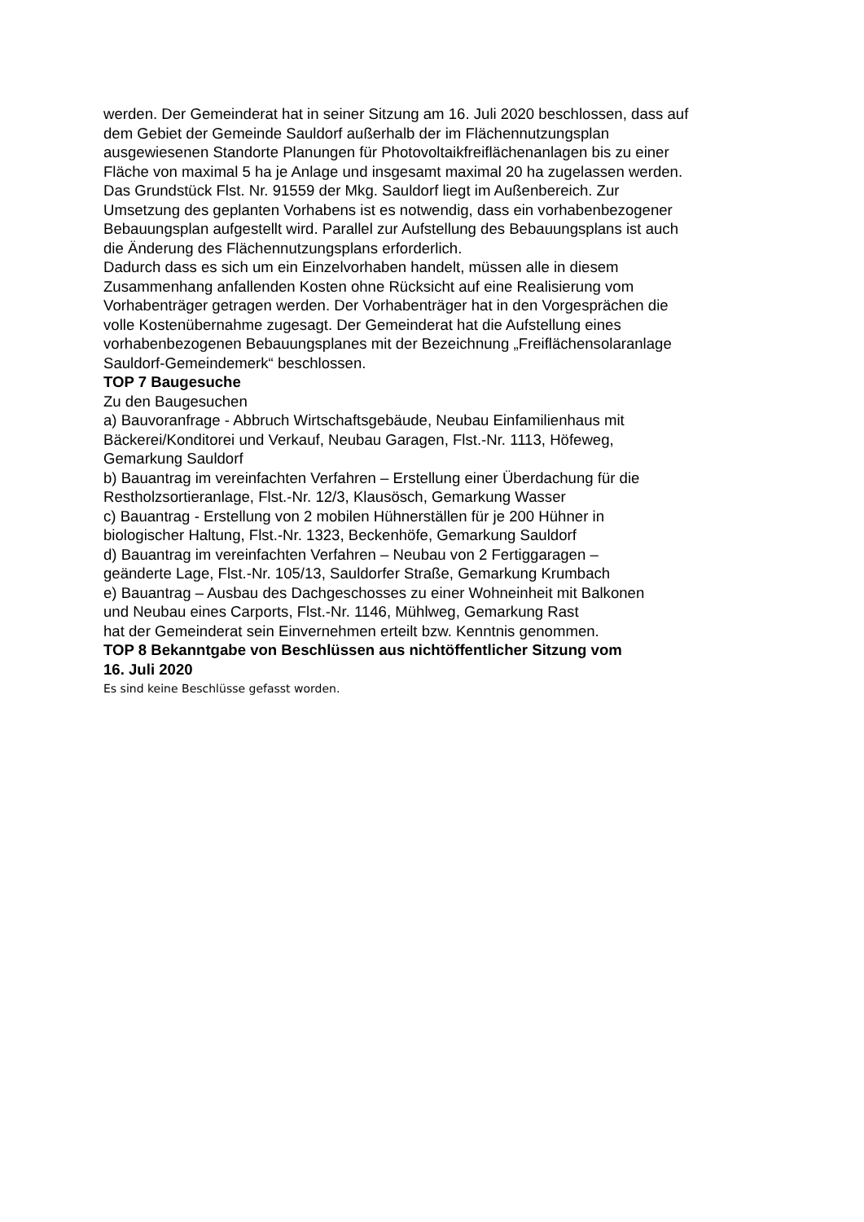werden. Der Gemeinderat hat in seiner Sitzung am 16. Juli 2020 beschlossen, dass auf
dem Gebiet der Gemeinde Sauldorf außerhalb der im Flächennutzungsplan
ausgewiesenen Standorte Planungen für Photovoltaikfreiflächenanlagen bis zu einer
Fläche von maximal 5 ha je Anlage und insgesamt maximal 20 ha zugelassen werden.
Das Grundstück Flst. Nr. 91559 der Mkg. Sauldorf liegt im Außenbereich. Zur
Umsetzung des geplanten Vorhabens ist es notwendig, dass ein vorhabenbezogener
Bebauungsplan aufgestellt wird. Parallel zur Aufstellung des Bebauungsplans ist auch
die Änderung des Flächennutzungsplans erforderlich.
Dadurch dass es sich um ein Einzelvorhaben handelt, müssen alle in diesem
Zusammenhang anfallenden Kosten ohne Rücksicht auf eine Realisierung vom
Vorhabenträger getragen werden. Der Vorhabenträger hat in den Vorgesprächen die
volle Kostenübernahme zugesagt. Der Gemeinderat hat die Aufstellung eines
vorhabenbezogenen Bebauungsplanes mit der Bezeichnung „Freiflächensolaranlage
Sauldorf-Gemeindemerk“ beschlossen.
TOP 7 Baugesuche
Zu den Baugesuchen
a) Bauvoranfrage - Abbruch Wirtschaftsgebäude, Neubau Einfamilienhaus mit
Bäckerei/Konditorei und Verkauf, Neubau Garagen, Flst.-Nr. 1113, Höfeweg,
Gemarkung Sauldorf
b) Bauantrag im vereinfachten Verfahren – Erstellung einer Überdachung für die
Restholzsortieranlage, Flst.-Nr. 12/3, Klausösch, Gemarkung Wasser
c) Bauantrag - Erstellung von 2 mobilen Hühnerställen für je 200 Hühner in
biologischer Haltung, Flst.-Nr. 1323, Beckenhöfe, Gemarkung Sauldorf
d) Bauantrag im vereinfachten Verfahren – Neubau von 2 Fertiggaragen –
geänderte Lage, Flst.-Nr. 105/13, Sauldorfer Straße, Gemarkung Krumbach
e) Bauantrag – Ausbau des Dachgeschosses zu einer Wohneinheit mit Balkonen
und Neubau eines Carports, Flst.-Nr. 1146, Mühlweg, Gemarkung Rast
hat der Gemeinderat sein Einvernehmen erteilt bzw. Kenntnis genommen.
TOP 8 Bekanntgabe von Beschlüssen aus nichtöffentlicher Sitzung vom
16. Juli 2020
Es sind keine Beschlüsse gefasst worden.